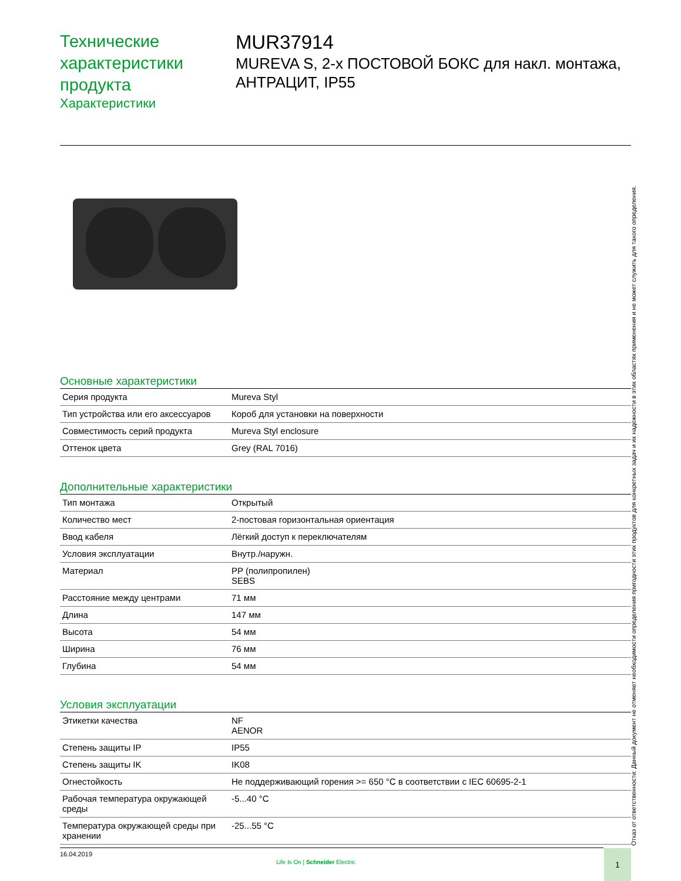Технические
характеристики продукта
Характеристики
MUR37914
MUREVA S, 2-х ПОСТОВОЙ БОКС для накл. монтажа, АНТРАЦИТ, IP55
Основные характеристики
| Серия продукта | Mureva Styl |
| Тип устройства или его аксессуаров | Короб для установки на поверхности |
| Совместимость серий продукта | Mureva Styl enclosure |
| Оттенок цвета | Grey (RAL 7016) |
Дополнительные характеристики
| Тип монтажа | Открытый |
| Количество мест | 2-постовая горизонтальная ориентация |
| Ввод кабеля | Лёгкий доступ к переключателям |
| Условия эксплуатации | Внутр./наружн. |
| Материал | PP (полипропилен) SEBS |
| Расстояние между центрами | 71 мм |
| Длина | 147 мм |
| Высота | 54 мм |
| Ширина | 76 мм |
| Глубина | 54 мм |
Условия эксплуатации
| Этикетки качества | NF AENOR |
| Степень защиты IP | IP55 |
| Степень защиты IK | IK08 |
| Огнестойкость | Не поддерживающий горения >= 650 °C в соответствии с IEC 60695-2-1 |
| Рабочая температура окружающей среды | -5...40 °C |
| Температура окружающей среды при хранении | -25...55 °C |
Отказ от ответственности: Данный документ не отменяет необходимости определения пригодности этих продуктов для конкретных задач и их надежности в этих областях применения и не может служить для такого определения.
16.04.2019
Life Is On | Schneider Electric
1